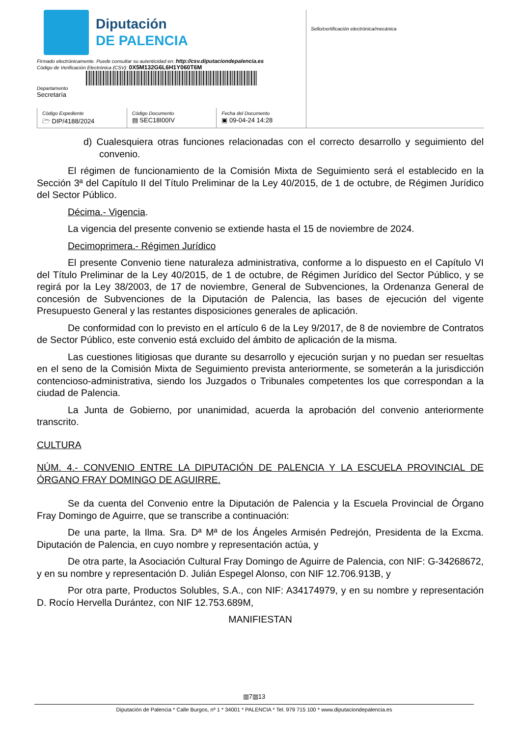Diputación
DE PALENCIA
Firmado electrónicamente. Puede consultar su autenticidad en: http://csv.diputaciondepalencia.es
Código de Verificación Electrónica (CSV): 0X5M132G6L6H1Y060T6M
Departamento
Secretaría
Código Expediente
🗁 DIP/4188/2024
Código Documento
▤ SEC18I00IV
Fecha del Documento
▣ 09-04-24 14:28
Sello/certificación electrónica/mecánica
d) Cualesquiera otras funciones relacionadas con el correcto desarrollo y seguimiento del convenio.
El régimen de funcionamiento de la Comisión Mixta de Seguimiento será el establecido en la Sección 3ª del Capítulo II del Título Preliminar de la Ley 40/2015, de 1 de octubre, de Régimen Jurídico del Sector Público.
Décima.- Vigencia.
La vigencia del presente convenio se extiende hasta el 15 de noviembre de 2024.
Decimoprimera.- Régimen Jurídico
El presente Convenio tiene naturaleza administrativa, conforme a lo dispuesto en el Capítulo VI del Título Preliminar de la Ley 40/2015, de 1 de octubre, de Régimen Jurídico del Sector Público, y se regirá por la Ley 38/2003, de 17 de noviembre, General de Subvenciones, la Ordenanza General de concesión de Subvenciones de la Diputación de Palencia, las bases de ejecución del vigente Presupuesto General y las restantes disposiciones generales de aplicación.
De conformidad con lo previsto en el artículo 6 de la Ley 9/2017, de 8 de noviembre de Contratos de Sector Público, este convenio está excluido del ámbito de aplicación de la misma.
Las cuestiones litigiosas que durante su desarrollo y ejecución surjan y no puedan ser resueltas en el seno de la Comisión Mixta de Seguimiento prevista anteriormente, se someterán a la jurisdicción contencioso-administrativa, siendo los Juzgados o Tribunales competentes los que correspondan a la ciudad de Palencia.
La Junta de Gobierno, por unanimidad, acuerda la aprobación del convenio anteriormente transcrito.
CULTURA
NÚM. 4.- CONVENIO ENTRE LA DIPUTACIÓN DE PALENCIA Y LA ESCUELA PROVINCIAL DE ÓRGANO FRAY DOMINGO DE AGUIRRE.
Se da cuenta del Convenio entre la Diputación de Palencia y la Escuela Provincial de Órgano Fray Domingo de Aguirre, que se transcribe a continuación:
De una parte, la Ilma. Sra. Dª Mª de los Ángeles Armisén Pedrejón, Presidenta de la Excma. Diputación de Palencia, en cuyo nombre y representación actúa, y
De otra parte, la Asociación Cultural Fray Domingo de Aguirre de Palencia, con NIF: G-34268672, y en su nombre y representación D. Julián Espegel Alonso, con NIF 12.706.913B, y
Por otra parte, Productos Solubles, S.A., con NIF: A34174979, y en su nombre y representación D. Rocío Hervella Durántez, con NIF 12.753.689M,
MANIFIESTAN
▥7▥13
Diputación de Palencia * Calle Burgos, nº 1 * 34001 * PALENCIA * Tel. 979 715 100 * www.diputaciondepalencia.es